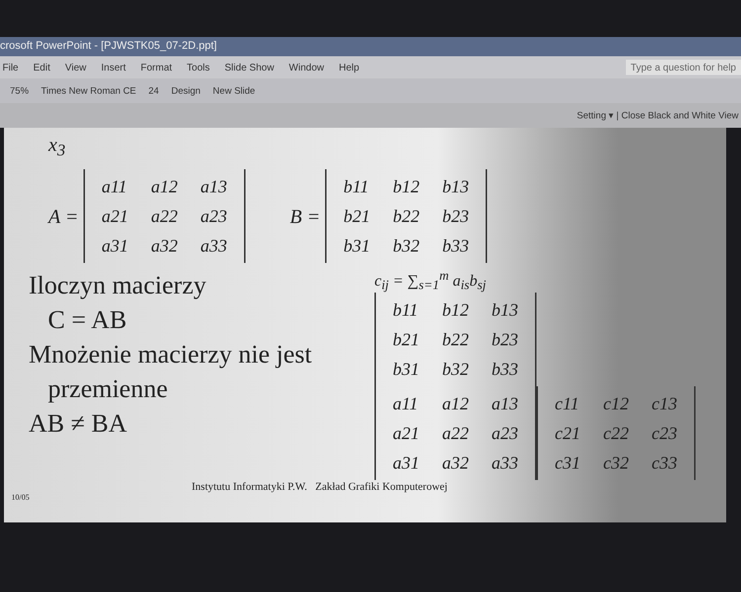crosoft PowerPoint - [PJWSTK05_07-2D.ppt]
File Edit View Insert Format Tools Slide Show Window Help Type a question for help
75% Times New Roman CE 24 Design New Slide
Setting ▾ | Close Black and White View
x<sub>3</sub>
A =
| a11 | a12 | a13 |
| a21 | a22 | a23 |
| a31 | a32 | a33 |
B =
| b11 | b12 | b13 |
| b21 | b22 | b23 |
| b31 | b32 | b33 |
Iloczyn macierzy
C = AB
Mnożenie macierzy nie jest
przemienne
AB ≠ BA
c<sub>ij</sub> = ∑<sub>s=1</sub><sup>m</sup> a<sub>is</sub>b<sub>sj</sub>
| b11 | b12 | b13 |
| b21 | b22 | b23 |
| b31 | b32 | b33 |
| a11 | a12 | a13 |
| a21 | a22 | a23 |
| a31 | a32 | a33 |
| c11 | c12 | c13 |
| c21 | c22 | c23 |
| c31 | c32 | c33 |
Instytutu Informatyki P.W. Zakład Grafiki Komputerowej
10/05